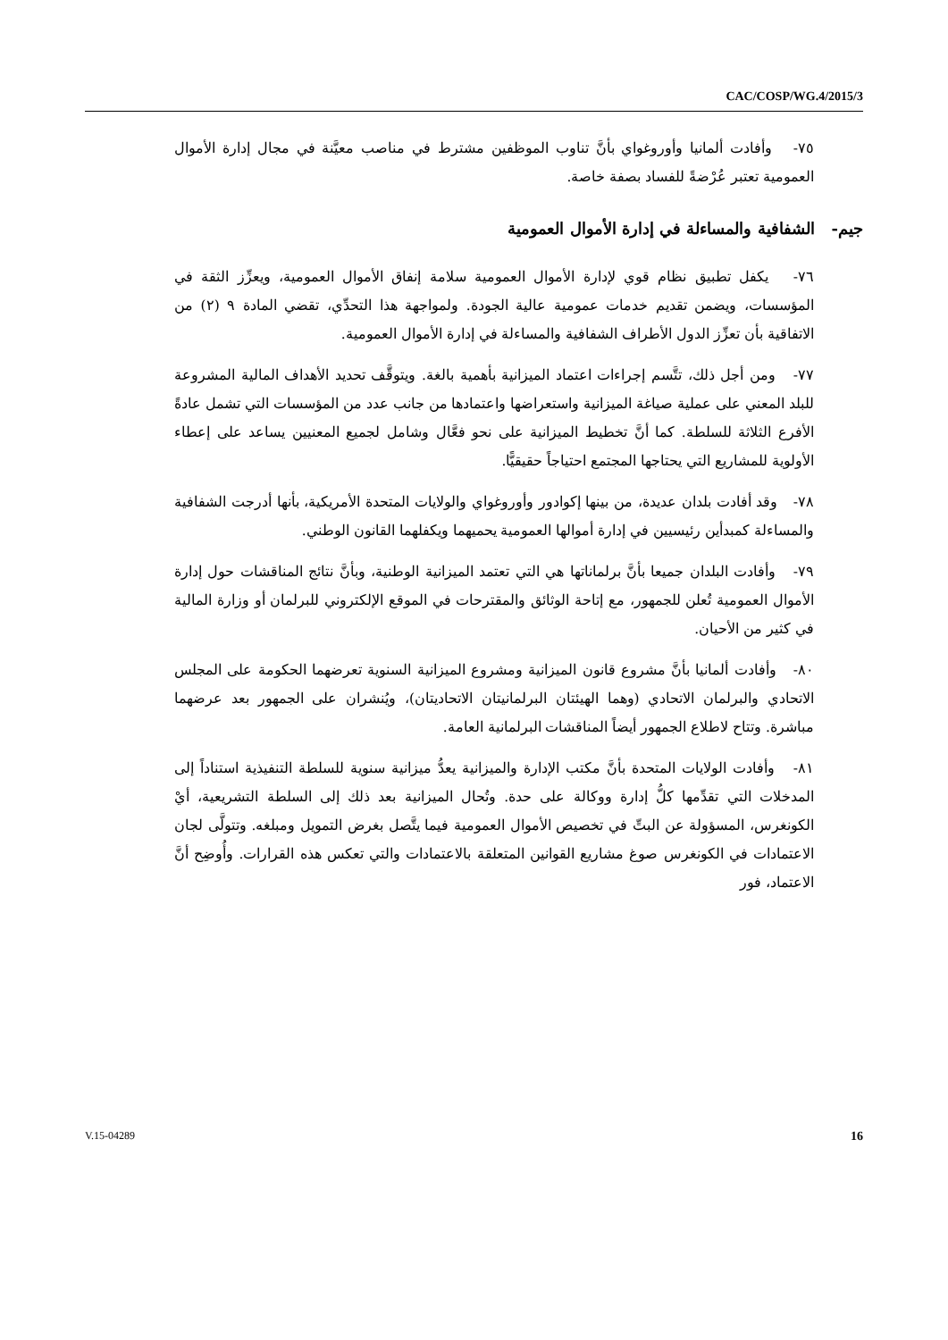CAC/COSP/WG.4/2015/3
٧٥- وأفادت ألمانيا وأوروغواي بأنَّ تناوب الموظفين مشترط في مناصب معيَّنة في مجال إدارة الأموال العمومية تعتبر عُرْضةً للفساد بصفة خاصة.
جيم- الشفافية والمساءلة في إدارة الأموال العمومية
٧٦- يكفل تطبيق نظام قوي لإدارة الأموال العمومية سلامة إنفاق الأموال العمومية، ويعزِّز الثقة في المؤسسات، ويضمن تقديم خدمات عمومية عالية الجودة. ولمواجهة هذا التحدِّي، تقضي المادة ٩ (٢) من الاتفاقية بأن تعزِّز الدول الأطراف الشفافية والمساءلة في إدارة الأموال العمومية.
٧٧- ومن أجل ذلك، تتَّسم إجراءات اعتماد الميزانية بأهمية بالغة. ويتوقَّف تحديد الأهداف المالية المشروعة للبلد المعني على عملية صياغة الميزانية واستعراضها واعتمادها من جانب عدد من المؤسسات التي تشمل عادةً الأفرع الثلاثة للسلطة. كما أنَّ تخطيط الميزانية على نحو فعَّال وشامل لجميع المعنيين يساعد على إعطاء الأولوية للمشاريع التي يحتاجها المجتمع احتياجاً حقيقيًّا.
٧٨- وقد أفادت بلدان عديدة، من بينها إكوادور وأوروغواي والولايات المتحدة الأمريكية، بأنها أدرجت الشفافية والمساءلة كمبدأين رئيسيين في إدارة أموالها العمومية يحميهما ويكفلهما القانون الوطني.
٧٩- وأفادت البلدان جميعا بأنَّ برلماناتها هي التي تعتمد الميزانية الوطنية، وبأنَّ نتائج المناقشات حول إدارة الأموال العمومية تُعلن للجمهور، مع إتاحة الوثائق والمقترحات في الموقع الإلكتروني للبرلمان أو وزارة المالية في كثير من الأحيان.
٨٠- وأفادت ألمانيا بأنَّ مشروع قانون الميزانية ومشروع الميزانية السنوية تعرضهما الحكومة على المجلس الاتحادي والبرلمان الاتحادي (وهما الهيئتان البرلمانيتان الاتحاديتان)، ويُنشران على الجمهور بعد عرضهما مباشرة. وتتاح لاطلاع الجمهور أيضاً المناقشات البرلمانية العامة.
٨١- وأفادت الولايات المتحدة بأنَّ مكتب الإدارة والميزانية يعدُّ ميزانية سنوية للسلطة التنفيذية استناداً إلى المدخلات التي تقدِّمها كلُّ إدارة ووكالة على حدة. وتُحال الميزانية بعد ذلك إلى السلطة التشريعية، أيْ الكونغرس، المسؤولة عن البتِّ في تخصيص الأموال العمومية فيما يتَّصل بغرض التمويل ومبلغه. وتتولَّى لجان الاعتمادات في الكونغرس صوغ مشاريع القوانين المتعلقة بالاعتمادات والتي تعكس هذه القرارات. وأُوضِح أنَّ الاعتماد، فور
V.15-04289 16